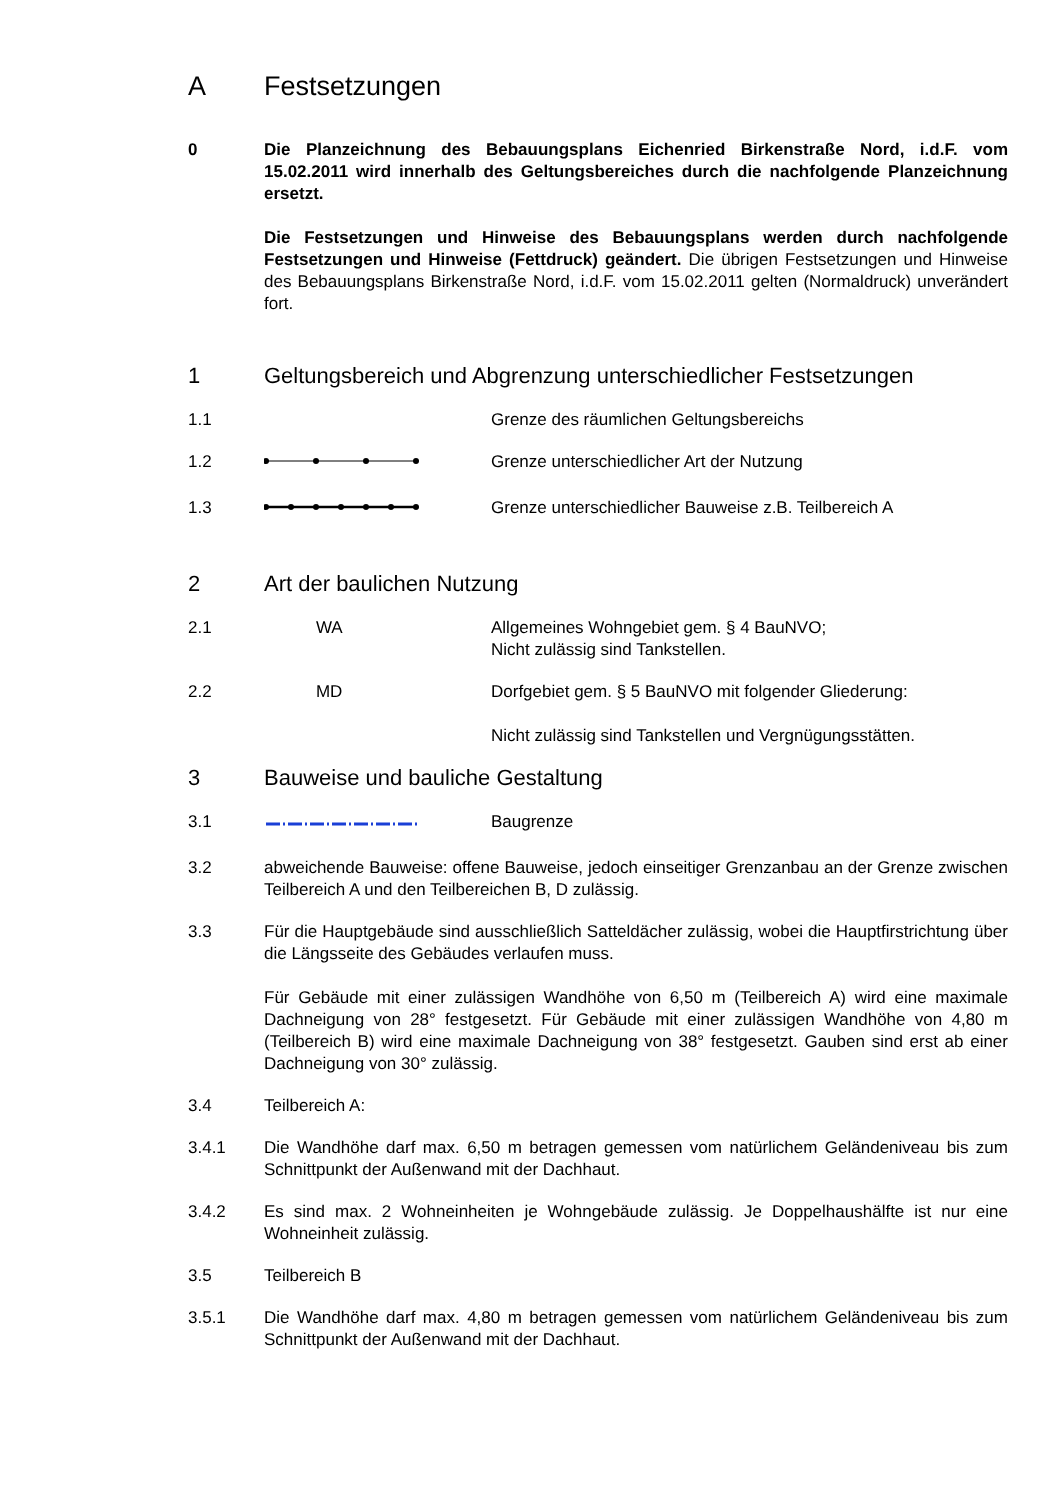A Festsetzungen
0 Die Planzeichnung des Bebauungsplans Eichenried Birkenstraße Nord, i.d.F. vom 15.02.2011 wird innerhalb des Geltungsbereiches durch die nachfolgende Planzeichnung ersetzt.
Die Festsetzungen und Hinweise des Bebauungsplans werden durch nachfolgende Festsetzungen und Hinweise (Fettdruck) geändert. Die übrigen Festsetzungen und Hinweise des Bebauungsplans Birkenstraße Nord, i.d.F. vom 15.02.2011 gelten (Normaldruck) unverändert fort.
1 Geltungsbereich und Abgrenzung unterschiedlicher Festsetzungen
1.1 Grenze des räumlichen Geltungsbereichs
1.2 Grenze unterschiedlicher Art der Nutzung
1.3 Grenze unterschiedlicher Bauweise z.B. Teilbereich A
2 Art der baulichen Nutzung
2.1 WA Allgemeines Wohngebiet gem. § 4 BauNVO;
Nicht zulässig sind Tankstellen.
2.2 MD Dorfgebiet gem. § 5 BauNVO mit folgender Gliederung:
Nicht zulässig sind Tankstellen und Vergnügungsstätten.
3 Bauweise und bauliche Gestaltung
3.1 Baugrenze
3.2 abweichende Bauweise: offene Bauweise, jedoch einseitiger Grenzanbau an der Grenze zwischen Teilbereich A und den Teilbereichen B, D zulässig.
3.3 Für die Hauptgebäude sind ausschließlich Satteldächer zulässig, wobei die Hauptfirstrichtung über die Längsseite des Gebäudes verlaufen muss.
Für Gebäude mit einer zulässigen Wandhöhe von 6,50 m (Teilbereich A) wird eine maximale Dachneigung von 28° festgesetzt. Für Gebäude mit einer zulässigen Wandhöhe von 4,80 m (Teilbereich B) wird eine maximale Dachneigung von 38° festgesetzt. Gauben sind erst ab einer Dachneigung von 30° zulässig.
3.4 Teilbereich A:
3.4.1 Die Wandhöhe darf max. 6,50 m betragen gemessen vom natürlichem Geländeniveau bis zum Schnittpunkt der Außenwand mit der Dachhaut.
3.4.2 Es sind max. 2 Wohneinheiten je Wohngebäude zulässig. Je Doppelhaushälfte ist nur eine Wohneinheit zulässig.
3.5 Teilbereich B
3.5.1 Die Wandhöhe darf max. 4,80 m betragen gemessen vom natürlichem Geländeniveau bis zum Schnittpunkt der Außenwand mit der Dachhaut.